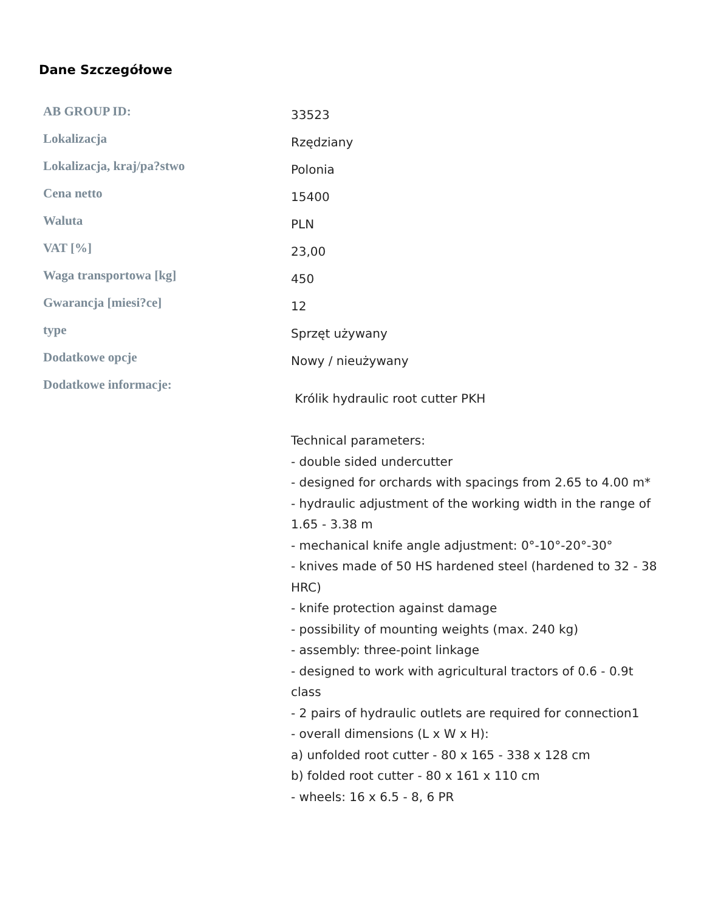Dane Szczegółowe
| AB GROUP ID: | 33523 |
| Lokalizacja | Rzędziany |
| Lokalizacja, kraj/pa?stwo | Polonia |
| Cena netto | 15400 |
| Waluta | PLN |
| VAT [%] | 23,00 |
| Waga transportowa [kg] | 450 |
| Gwarancja [miesi?ce] | 12 |
| type | Sprzęt używany |
| Dodatkowe opcje | Nowy / nieużywany |
| Dodatkowe informacje: | Królik hydraulic root cutter PKH Technical parameters: - double sided undercutter - designed for orchards with spacings from 2.65 to 4.00 m* - hydraulic adjustment of the working width in the range of 1.65 - 3.38 m - mechanical knife angle adjustment: 0°-10°-20°-30° - knives made of 50 HS hardened steel (hardened to 32 - 38 HRC) - knife protection against damage - possibility of mounting weights (max. 240 kg) - assembly: three-point linkage - designed to work with agricultural tractors of 0.6 - 0.9t class - 2 pairs of hydraulic outlets are required for connection1 - overall dimensions (L x W x H): a) unfolded root cutter - 80 x 165 - 338 x 128 cm b) folded root cutter - 80 x 161 x 110 cm - wheels: 16 x 6.5 - 8, 6 PR |